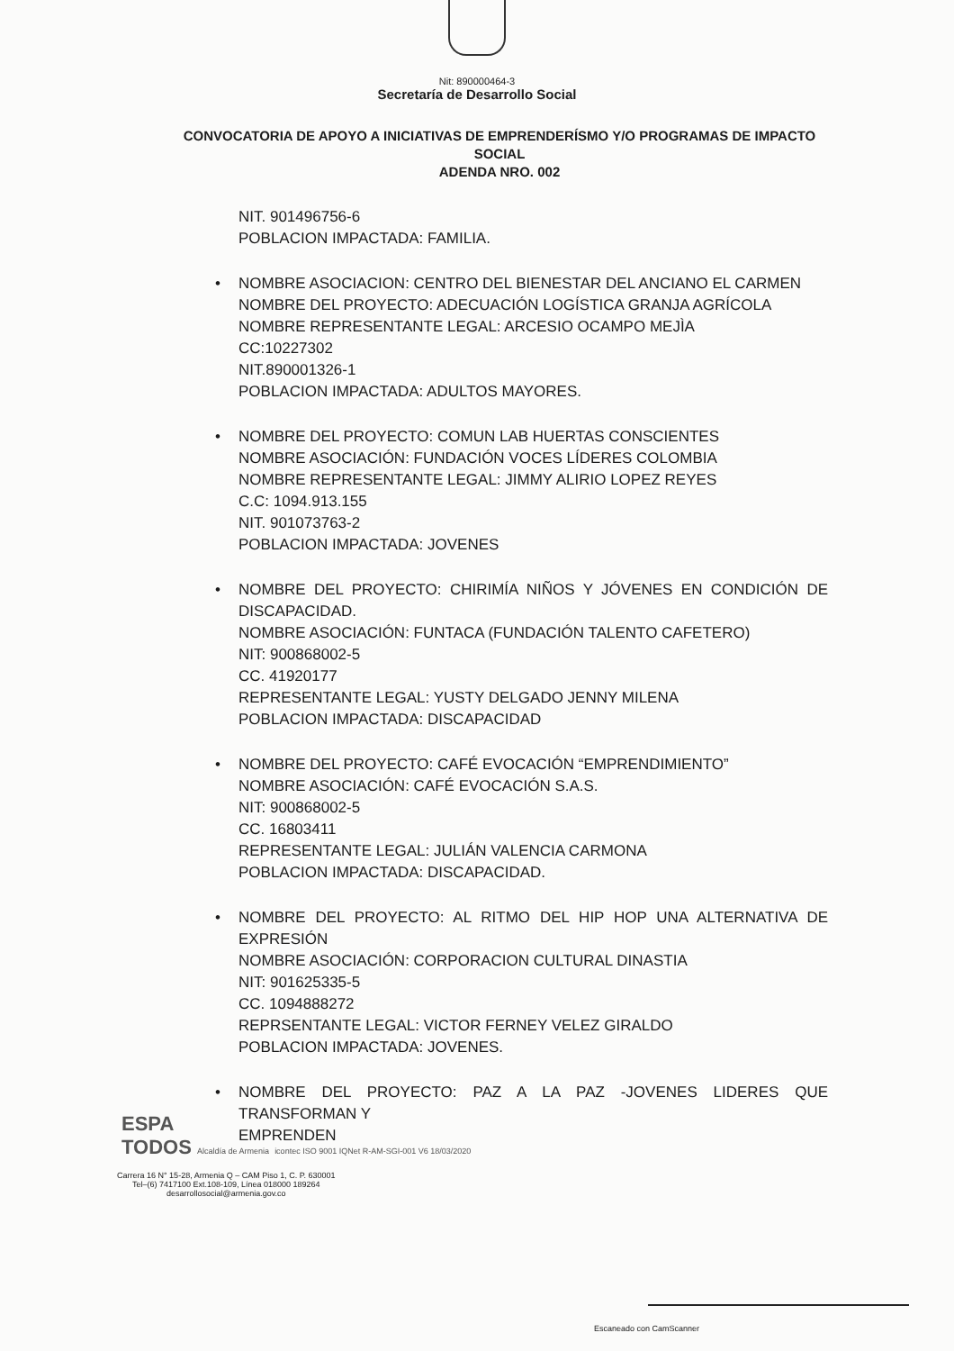Nit: 890000464-3
Secretaría de Desarrollo Social
CONVOCATORIA DE APOYO A INICIATIVAS DE EMPRENDERÍSMO Y/O PROGRAMAS DE IMPACTO SOCIAL
ADENDA NRO. 002
NIT. 901496756-6
POBLACION IMPACTADA: FAMILIA.
• NOMBRE ASOCIACION: CENTRO DEL BIENESTAR DEL ANCIANO EL CARMEN
NOMBRE DEL PROYECTO: ADECUACIÓN LOGÍSTICA GRANJA AGRÍCOLA
NOMBRE REPRESENTANTE LEGAL: ARCESIO OCAMPO MEJÌA
CC:10227302
NIT.890001326-1
POBLACION IMPACTADA: ADULTOS MAYORES.
• NOMBRE DEL PROYECTO: COMUN LAB HUERTAS CONSCIENTES
NOMBRE ASOCIACIÓN: FUNDACIÓN VOCES LÍDERES COLOMBIA
NOMBRE REPRESENTANTE LEGAL: JIMMY ALIRIO LOPEZ REYES
C.C: 1094.913.155
NIT. 901073763-2
POBLACION IMPACTADA: JOVENES
• NOMBRE DEL PROYECTO: CHIRIMÍA NIÑOS Y JÓVENES EN CONDICIÓN DE DISCAPACIDAD.
NOMBRE ASOCIACIÓN: FUNTACA (FUNDACIÓN TALENTO CAFETERO)
NIT: 900868002-5
CC. 41920177
REPRESENTANTE LEGAL: YUSTY DELGADO JENNY MILENA
POBLACION IMPACTADA: DISCAPACIDAD
• NOMBRE DEL PROYECTO: CAFÉ EVOCACIÓN “EMPRENDIMIENTO”
NOMBRE ASOCIACIÓN: CAFÉ EVOCACIÓN S.A.S.
NIT: 900868002-5
CC. 16803411
REPRESENTANTE LEGAL: JULIÁN VALENCIA CARMONA
POBLACION IMPACTADA: DISCAPACIDAD.
• NOMBRE DEL PROYECTO: AL RITMO DEL HIP HOP UNA ALTERNATIVA DE EXPRESIÓN
NOMBRE ASOCIACIÓN: CORPORACION CULTURAL DINASTIA
NIT: 901625335-5
CC. 1094888272
REPRSENTANTE LEGAL: VICTOR FERNEY VELEZ GIRALDO
POBLACION IMPACTADA: JOVENES.
• NOMBRE DEL PROYECTO: PAZ A LA PAZ -JOVENES LIDERES QUE TRANSFORMAN Y
EMPRENDEN
ESPA
TODOS Alcaldía de Armenia icontec ISO 9001 IQNet R-AM-SGI-001 V6 18/03/2020
Carrera 16 N° 15-28, Armenia Q – CAM Piso 1, C. P. 630001
Tel–(6) 7417100 Ext.108-109, Línea 018000 189264
desarrollosocial@armenia.gov.co
Escaneado con CamScanner